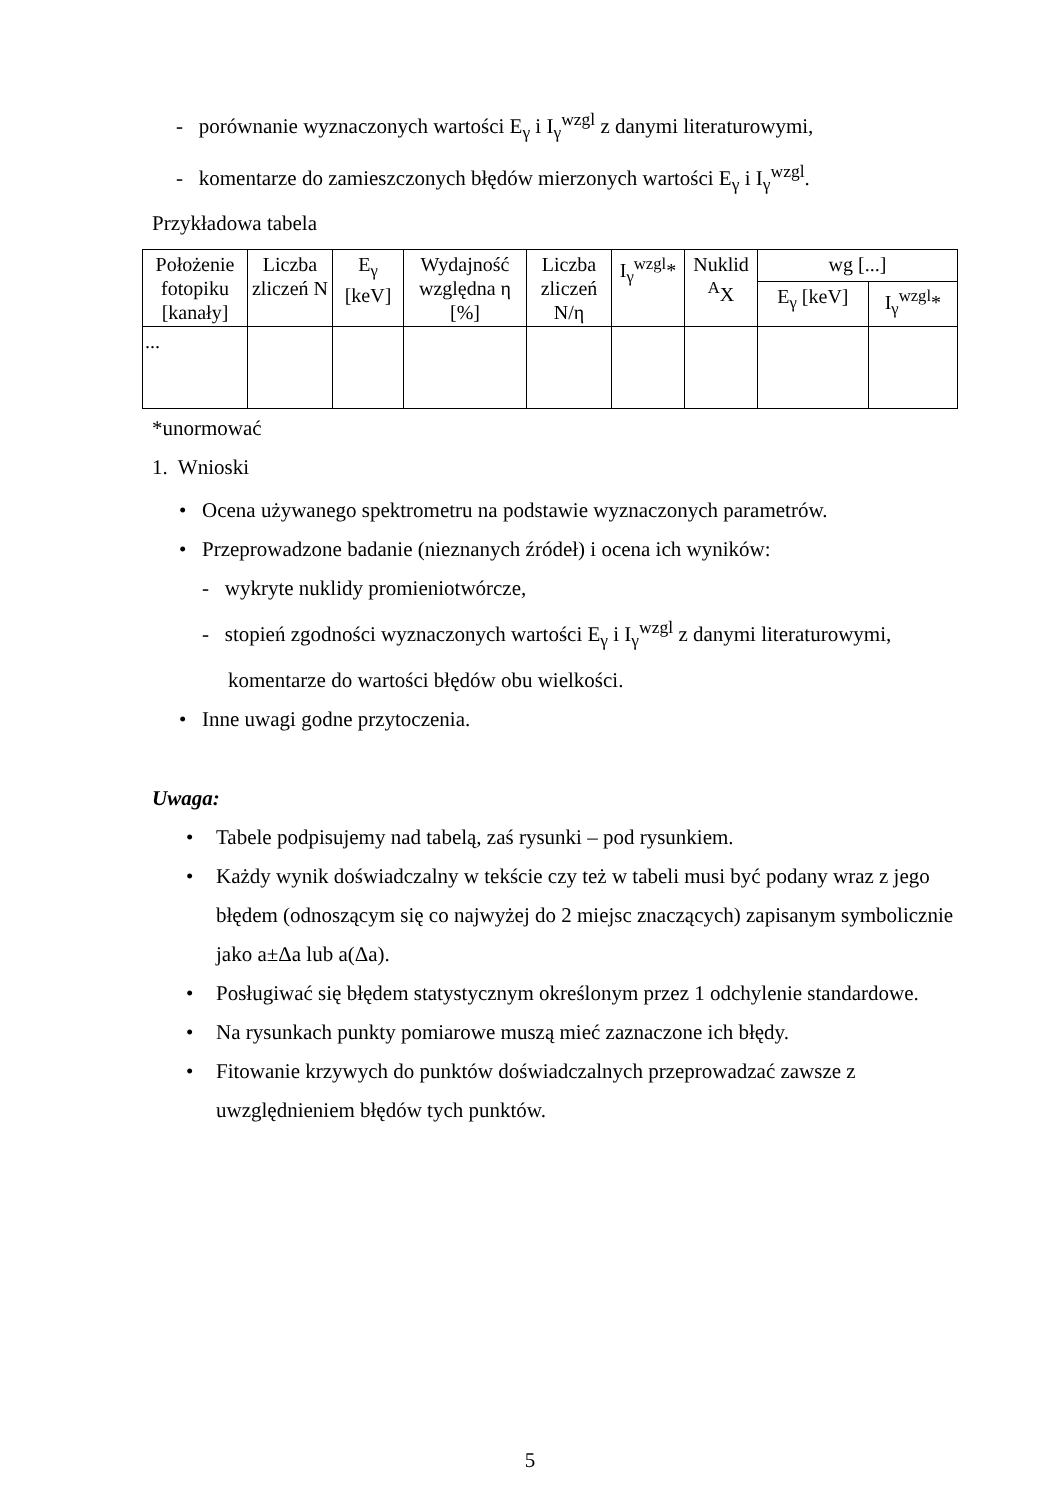- porównanie wyznaczonych wartości E<sub>γ</sub> i I<sub>γ</sub><sup>wzgl</sup> z danymi literaturowymi,
- komentarze do zamieszczonych błędów mierzonych wartości E<sub>γ</sub> i I<sub>γ</sub><sup>wzgl</sup>.
Przykładowa tabela
| Położenie fotopiku [kanały] | Liczba zliczeń N | E<sub>γ</sub> [keV] | Wydajność względna η [%] | Liczba zliczeń N/η | I<sub>γ</sub><sup>wzgl</sup>* | Nuklid <sup>A</sup>X | wg [...] | |
| --- | --- | --- | --- | --- | --- | --- | --- | --- |
| | | | | | | | E<sub>γ</sub> [keV] | I<sub>γ</sub><sup>wzgl</sup>* |
| ... | | | | | | | | |
*unormować
1. Wnioski
• Ocena używanego spektrometru na podstawie wyznaczonych parametrów.
• Przeprowadzone badanie (nieznanych źródeł) i ocena ich wyników:
- wykryte nuklidy promieniotwórcze,
- stopień zgodności wyznaczonych wartości E<sub>γ</sub> i I<sub>γ</sub><sup>wzgl</sup> z danymi literaturowymi, komentarze do wartości błędów obu wielkości.
• Inne uwagi godne przytoczenia.
Uwaga:
• Tabele podpisujemy nad tabelą, zaś rysunki – pod rysunkiem.
• Każdy wynik doświadczalny w tekście czy też w tabeli musi być podany wraz z jego błędem (odnoszącym się co najwyżej do 2 miejsc znaczących) zapisanym symbolicznie jako a±Δa lub a(Δa).
• Posługiwać się błędem statystycznym określonym przez 1 odchylenie standardowe.
• Na rysunkach punkty pomiarowe muszą mieć zaznaczone ich błędy.
• Fitowanie krzywych do punktów doświadczalnych przeprowadzać zawsze z uwzględnieniem błędów tych punktów.
5